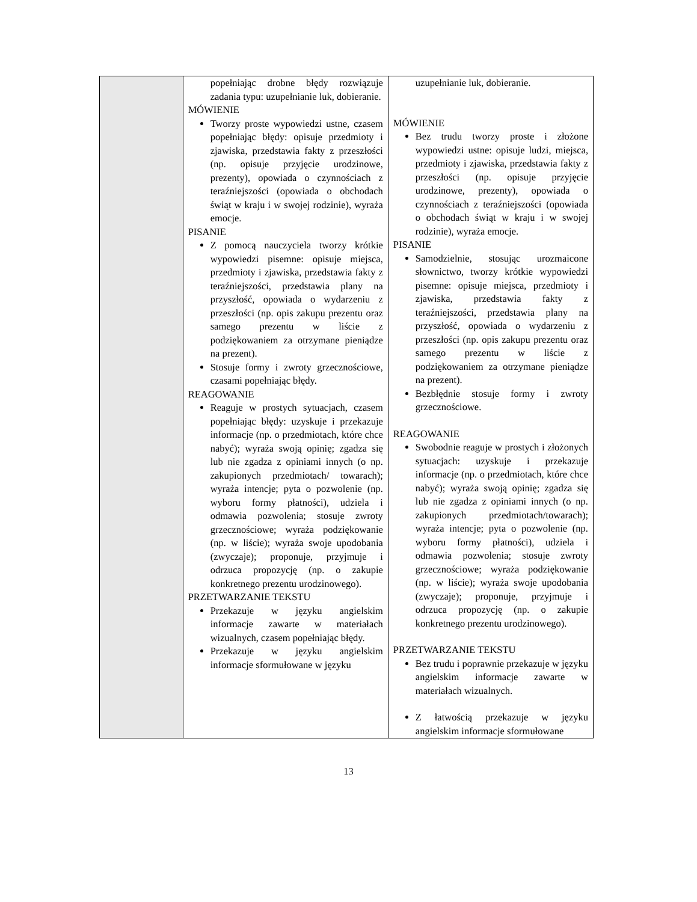| | popełniając drobne błędy rozwiązuje zadania typu: uzupełnianie luk, dobieranie. MÓWIENIE Tworzy proste wypowiedzi ustne, czasem popełniając błędy: opisuje przedmioty i zjawiska, przedstawia fakty z przeszłości (np. opisuje przyjęcie urodzinowe, prezenty), opowiada o czynnościach z teraźniejszości (opowiada o obchodach świąt w kraju i w swojej rodzinie), wyraża emocje. PISANIE Z pomocą nauczyciela tworzy krótkie wypowiedzi pisemne: opisuje miejsca, przedmioty i zjawiska, przedstawia fakty z teraźniejszości, przedstawia plany na przyszłość, opowiada o wydarzeniu z przeszłości (np. opis zakupu prezentu oraz samego prezentu w liście z podziękowaniem za otrzymane pieniądze na prezent). Stosuje formy i zwroty grzecznościowe, czasami popełniając błędy. REAGOWANIE Reaguje w prostych sytuacjach, czasem popełniając błędy: uzyskuje i przekazuje informacje (np. o przedmiotach, które chce nabyć); wyraża swoją opinię; zgadza się lub nie zgadza z opiniami innych (o np. zakupionych przedmiotach/ towarach); wyraża intencje; pyta o pozwolenie (np. wyboru formy płatności), udziela i odmawia pozwolenia; stosuje zwroty grzecznościowe; wyraża podziękowanie (np. w liście); wyraża swoje upodobania (zwyczaje); proponuje, przyjmuje i odrzuca propozycję (np. o zakupie konkretnego prezentu urodzinowego). PRZETWARZANIE TEKSTU Przekazuje w języku angielskim informacje zawarte w materiałach wizualnych, czasem popełniając błędy. Przekazuje w języku angielskim informacje sformułowane w języku | uzupełnianie luk, dobieranie. MÓWIENIE Bez trudu tworzy proste i złożone wypowiedzi ustne: opisuje ludzi, miejsca, przedmioty i zjawiska, przedstawia fakty z przeszłości (np. opisuje przyjęcie urodzinowe, prezenty), opowiada o czynnościach z teraźniejszości (opowiada o obchodach świąt w kraju i w swojej rodzinie), wyraża emocje. PISANIE Samodzielnie, stosując urozmaicone słownictwo, tworzy krótkie wypowiedzi pisemne: opisuje miejsca, przedmioty i zjawiska, przedstawia fakty z teraźniejszości, przedstawia plany na przyszłość, opowiada o wydarzeniu z przeszłości (np. opis zakupu prezentu oraz samego prezentu w liście z podziękowaniem za otrzymane pieniądze na prezent). Bezbłędnie stosuje formy i zwroty grzecznościowe. REAGOWANIE Swobodnie reaguje w prostych i złożonych sytuacjach: uzyskuje i przekazuje informacje (np. o przedmiotach, które chce nabyć); wyraża swoją opinię; zgadza się lub nie zgadza z opiniami innych (o np. zakupionych przedmiotach/towarach); wyraża intencje; pyta o pozwolenie (np. wyboru formy płatności), udziela i odmawia pozwolenia; stosuje zwroty grzecznościowe; wyraża podziękowanie (np. w liście); wyraża swoje upodobania (zwyczaje); proponuje, przyjmuje i odrzuca propozycję (np. o zakupie konkretnego prezentu urodzinowego). PRZETWARZANIE TEKSTU Bez trudu i poprawnie przekazuje w języku angielskim informacje zawarte w materiałach wizualnych. Z łatwością przekazuje w języku angielskim informacje sformułowane |
13